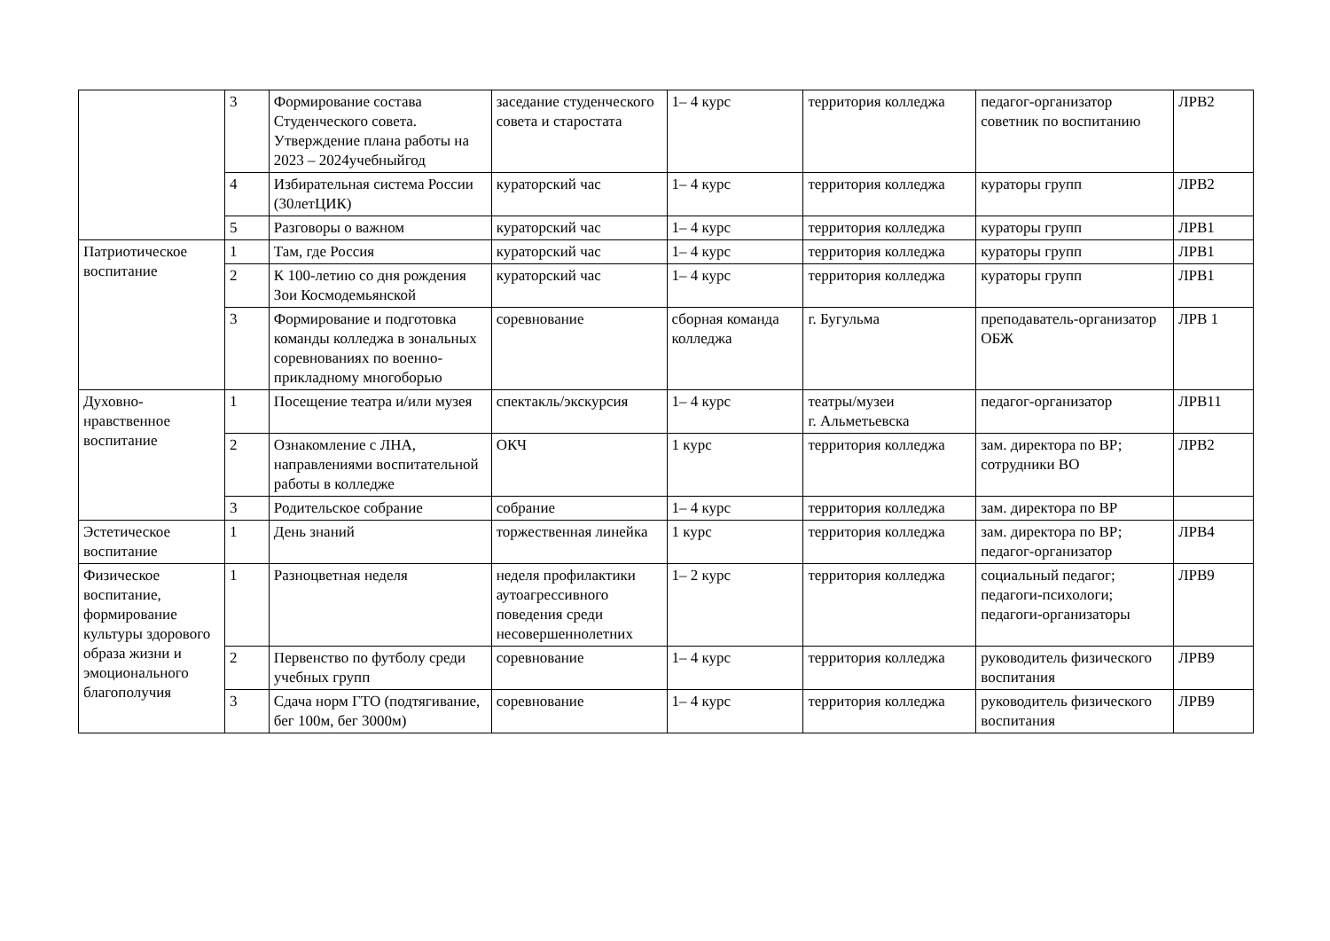| | 3 | Формирование состава Студенческого совета. Утверждение плана работы на 2023 – 2024учебныйгод | заседание студенческого совета и старостата | 1– 4 курс | территория колледжа | педагог-организатор советник по воспитанию | ЛРВ2 |
| | 4 | Избирательная система России (30летЦИК) | кураторский час | 1– 4 курс | территория колледжа | кураторы групп | ЛРВ2 |
| | 5 | Разговоры о важном | кураторский час | 1– 4 курс | территория колледжа | кураторы групп | ЛРВ1 |
| Патриотическое воспитание | 1 | Там, где Россия | кураторский час | 1– 4 курс | территория колледжа | кураторы групп | ЛРВ1 |
| | 2 | К 100-летию со дня рождения Зои Космодемьянской | кураторский час | 1– 4 курс | территория колледжа | кураторы групп | ЛРВ1 |
| | 3 | Формирование и подготовка команды колледжа в зональных соревнованиях по военно-прикладному многоборью | соревнование | сборная команда колледжа | г. Бугульма | преподаватель-организатор ОБЖ | ЛРВ 1 |
| Духовно-нравственное воспитание | 1 | Посещение театра и/или музея | спектакль/экскурсия | 1– 4 курс | театры/музеи г. Альметьевска | педагог-организатор | ЛРВ11 |
| | 2 | Ознакомление с ЛНА, направлениями воспитательной работы в колледже | ОКЧ | 1 курс | территория колледжа | зам. директора по ВР; сотрудники ВО | ЛРВ2 |
| | 3 | Родительское собрание | собрание | 1– 4 курс | территория колледжа | зам. директора по ВР | |
| Эстетическое воспитание | 1 | День знаний | торжественная линейка | 1 курс | территория колледжа | зам. директора по ВР; педагог-организатор | ЛРВ4 |
| Физическое воспитание, формирование культуры здорового образа жизни и эмоционального благополучия | 1 | Разноцветная неделя | неделя профилактики аутоагрессивного поведения среди несовершеннолетних | 1– 2 курс | территория колледжа | социальный педагог; педагоги-психологи; педагоги-организаторы | ЛРВ9 |
| | 2 | Первенство по футболу среди учебных групп | соревнование | 1– 4 курс | территория колледжа | руководитель физического воспитания | ЛРВ9 |
| | 3 | Сдача норм ГТО (подтягивание, бег 100м, бег 3000м) | соревнование | 1– 4 курс | территория колледжа | руководитель физического воспитания | ЛРВ9 |